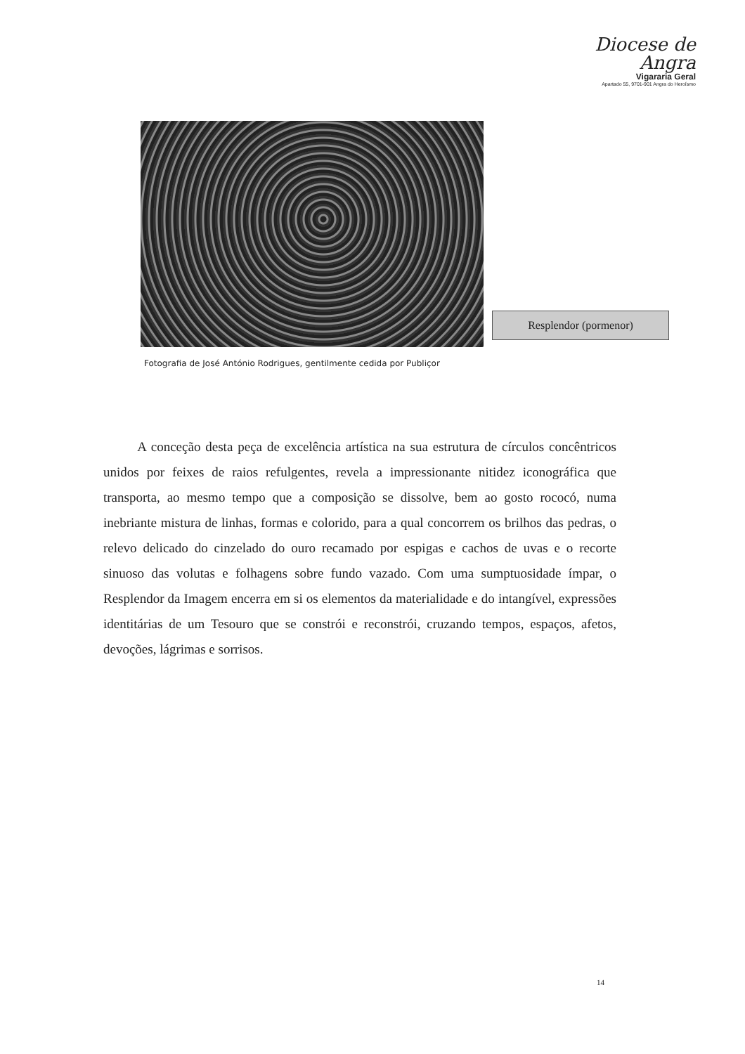Diocese de Angra
Vigararia Geral
Apartado 55, 9701-901 Angra do Heroísmo
Resplendor (pormenor)
Fotografia de José António Rodrigues, gentilmente cedida por Publiçor
A conceção desta peça de excelência artística na sua estrutura de círculos concêntricos unidos por feixes de raios refulgentes, revela a impressionante nitidez iconográfica que transporta, ao mesmo tempo que a composição se dissolve, bem ao gosto rococó, numa inebriante mistura de linhas, formas e colorido, para a qual concorrem os brilhos das pedras, o relevo delicado do cinzelado do ouro recamado por espigas e cachos de uvas e o recorte sinuoso das volutas e folhagens sobre fundo vazado. Com uma sumptuosidade ímpar, o Resplendor da Imagem encerra em si os elementos da materialidade e do intangível, expressões identitárias de um Tesouro que se constrói e reconstrói, cruzando tempos, espaços, afetos, devoções, lágrimas e sorrisos.
14